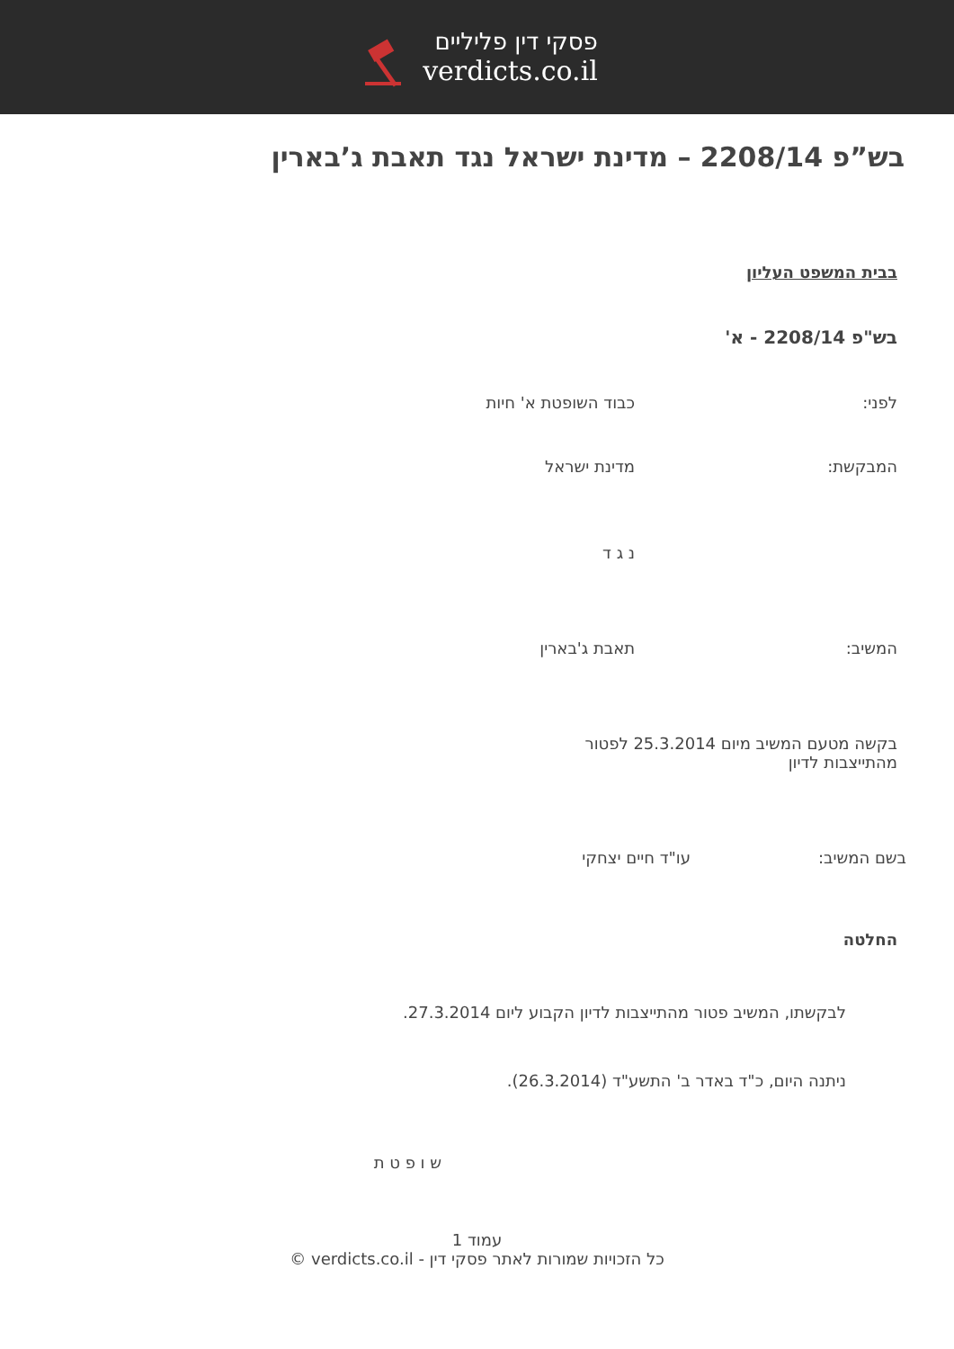פסקי דין פליליים
verdicts.co.il
בש”פ 2208/14 – מדינת ישראל נגד תאבת ג’בארין
בבית המשפט העליון
בש"פ 2208/14 - א'
לפני: כבוד השופטת א' חיות
המבקשת: מדינת ישראל
נ ג ד
המשיב: תאבת ג'בארין
בקשה מטעם המשיב מיום 25.3.2014 לפטור מהתייצבות לדיון
בשם המשיב: עו"ד חיים יצחקי
החלטה
לבקשתו, המשיב פטור מהתייצבות לדיון הקבוע ליום 27.3.2014.
ניתנה היום, כ"ד באדר ב' התשע"ד (26.3.2014).
ש ו פ ט ת
עמוד 1
כל הזכויות שמורות לאתר פסקי דין - verdicts.co.il ©